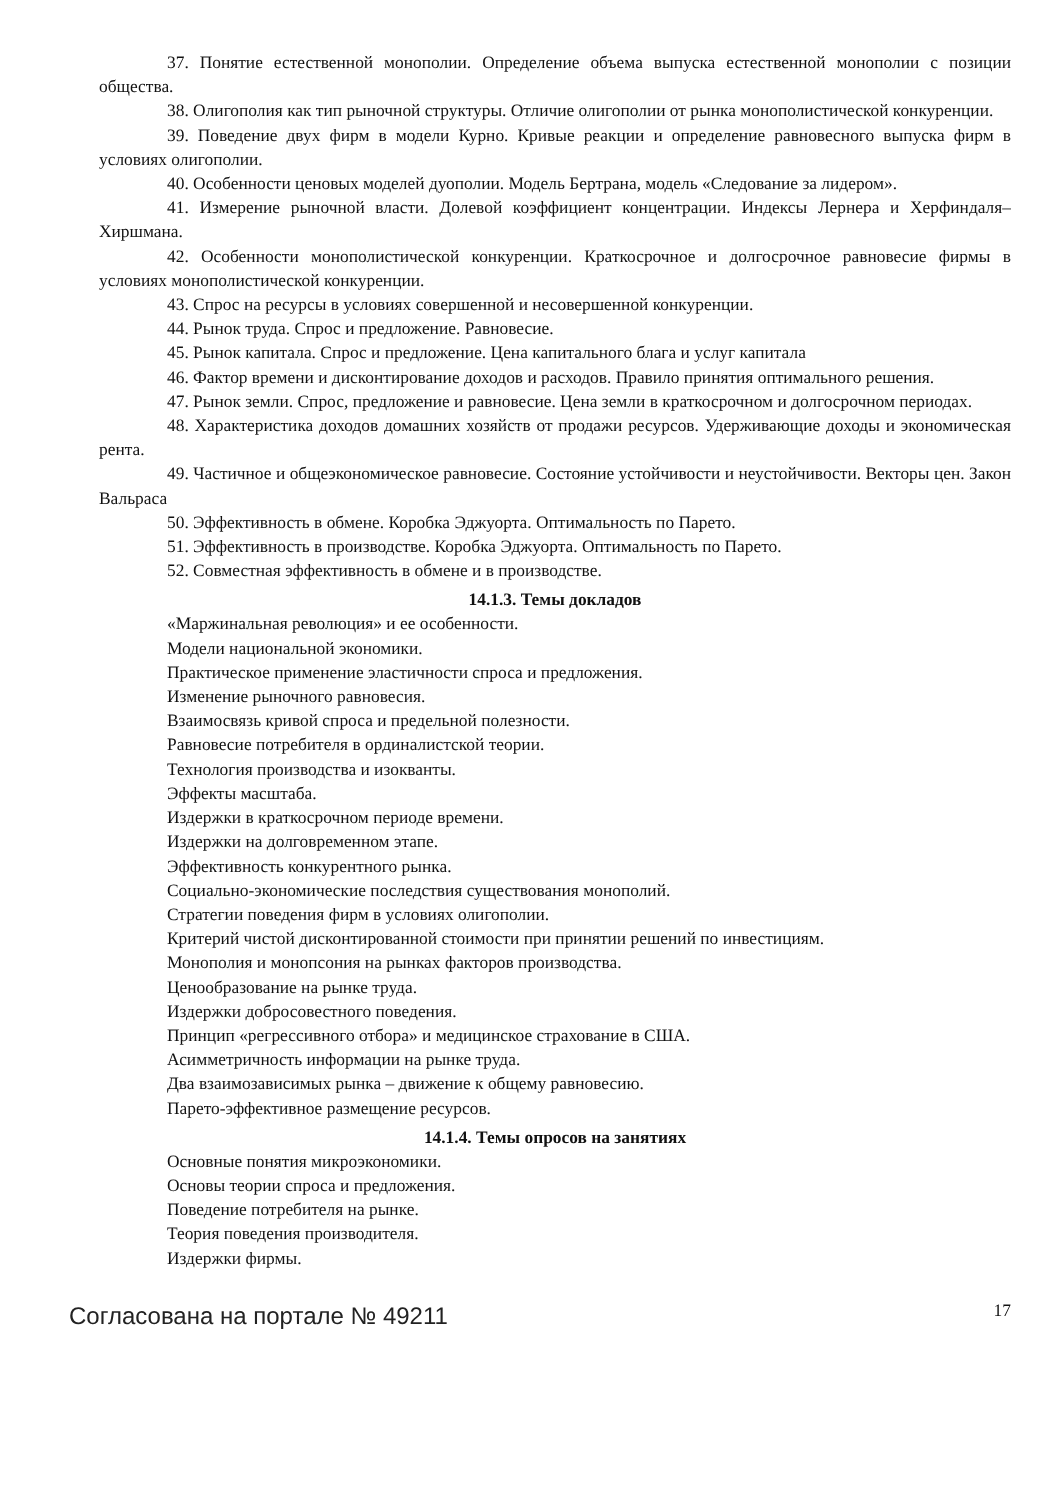37. Понятие естественной монополии. Определение объема выпуска естественной монополии с позиции общества.
38. Олигополия как тип рыночной структуры. Отличие олигополии от рынка монополистической конкуренции.
39. Поведение двух фирм в модели Курно. Кривые реакции и определение равновесного выпуска фирм в условиях олигополии.
40. Особенности ценовых моделей дуополии. Модель Бертрана, модель «Следование за лидером».
41. Измерение рыночной власти. Долевой коэффициент концентрации. Индексы Лернера и Херфиндаля–Хиршмана.
42. Особенности монополистической конкуренции. Краткосрочное и долгосрочное равновесие фирмы в условиях монополистической конкуренции.
43. Спрос на ресурсы в условиях совершенной и несовершенной конкуренции.
44. Рынок труда. Спрос и предложение. Равновесие.
45. Рынок капитала. Спрос и предложение. Цена капитального блага и услуг капитала
46. Фактор времени и дисконтирование доходов и расходов. Правило принятия оптимального решения.
47. Рынок земли. Спрос, предложение и равновесие. Цена земли в краткосрочном и долгосрочном периодах.
48. Характеристика доходов домашних хозяйств от продажи ресурсов. Удерживающие доходы и экономическая рента.
49. Частичное и общеэкономическое равновесие. Состояние устойчивости и неустойчивости. Векторы цен. Закон Вальраса
50. Эффективность в обмене. Коробка Эджуорта. Оптимальность по Парето.
51. Эффективность в производстве. Коробка Эджуорта. Оптимальность по Парето.
52. Совместная эффективность в обмене и в производстве.
14.1.3. Темы докладов
«Маржинальная революция» и ее особенности.
Модели национальной экономики.
Практическое применение эластичности спроса и предложения.
Изменение рыночного равновесия.
Взаимосвязь кривой спроса и предельной полезности.
Равновесие потребителя в ординалистской теории.
Технология производства и изокванты.
Эффекты масштаба.
Издержки в краткосрочном периоде времени.
Издержки на долговременном этапе.
Эффективность конкурентного рынка.
Социально-экономические последствия существования монополий.
Стратегии поведения фирм в условиях олигополии.
Критерий чистой дисконтированной стоимости при принятии решений по инвестициям.
Монополия и монопсония на рынках факторов производства.
Ценообразование на рынке труда.
Издержки добросовестного поведения.
Принцип «регрессивного отбора» и медицинское страхование в США.
Асимметричность информации на рынке труда.
Два взаимозависимых рынка – движение к общему равновесию.
Парето-эффективное размещение ресурсов.
14.1.4. Темы опросов на занятиях
Основные понятия микроэкономики.
Основы теории спроса и предложения.
Поведение потребителя на рынке.
Теория поведения производителя.
Издержки фирмы.
Согласована на портале № 49211
17